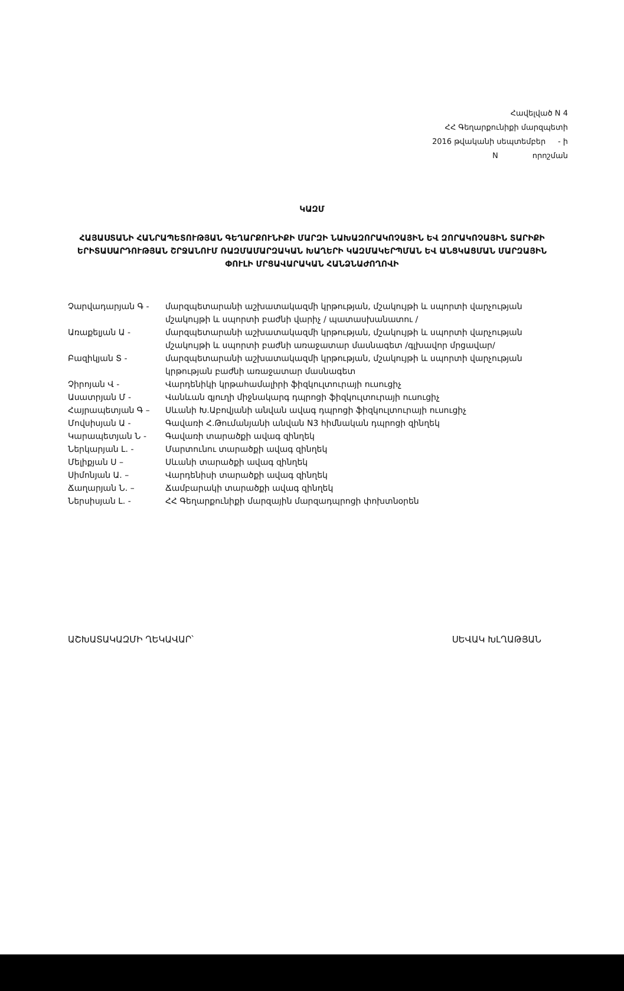Հավելված N 4
ՀՀ Գեղարքունիքի մարզպետի
2016 թվականի սեպտեմբեր - ի
N որոշման
ԿԱԶՄ
ՀԱՅԱՍՏԱՆԻ ՀԱՆՐԱՊԵՏՈՒԹՅԱՆ ԳԵՂԱՐՔՈՒՆԻՔԻ ՄԱՐԶԻ ՆԱԽԱԶՈՐԱԿՈՉԱՅԻՆ ԵՎ ԶՈՐԱԿՈՉԱՅԻՆ ՏԱՐԻՔԻ ԵՐԻՏԱՍԱՐԴՈՒԹՅԱՆ ՇՐՋԱՆՈՒՄ ՌԱԶՄԱՄԱՐԶԱԿԱՆ ԽԱՂԵՐԻ ԿԱԶՄԱԿԵՐՊՄԱՆ ԵՎ ԱՆՑԿԱՑՄԱՆ ՄԱՐԶԱՅԻՆ ՓՈՒԼԻ ՄՐՑԱՎԱՐԱԿԱՆ ՀԱՆՁՆԱԺՈՂՈՎԻ
Չարվադարյան Գ - մարզպետարանի աշխատակազմի կրթության, մշակույթի և սպորտի վարչության մշակույթի և սպորտի բաժնի վարիչ / պատասխանատու /
Առաքելյան Ա - մարզպետարանի աշխատակազմի կրթության, մշակույթի և սպորտի վարչության մշակույթի և սպորտի բաժնի առաջատար մասնագետ /գլխավոր մրցավար/
Բազիկյան Տ - մարզպետարանի աշխատակազմի կրթության, մշակույթի և սպորտի վարչության կրթության բաժնի առաջատար մասնագետ
Չիրոյան Վ - Վարդենիկի կրթահամալիրի ֆիզկուլտուրայի ուսուցիչ
Ասատրյան Մ - Վանևան գյուղի միջնակարգ դպրոցի ֆիզկուլտուրայի ուսուցիչ
Հայրապետյան Գ – Սևանի Խ.Աբովյանի անվան ավագ դպրոցի ֆիզկուլտուրայի ուսուցիչ
Մովսիսյան Ա - Գավառի Հ.Թումանյանի անվան N3 հիմնական դպրոցի զինղեկ
Կարապետյան Ն - Գավառի տարածքի ավագ զինղեկ
Ներկարյան Լ. - Մարտունու տարածքի ավագ զինղեկ
Մելիքյան Ս – Սևանի տարածքի ավագ զինղեկ
Սիմոնյան Ա. – Վարդենիսի տարածքի ավագ զինղեկ
Ճաղարյան Ն. – Ճամբարակի տարածքի ավագ զինղեկ
Ներսիսյան Լ. - ՀՀ Գեղարքունիքի մարզային մարզադպրոցի փոխտնօրեն
ԱՇԽԱՏԱԿԱԶՄԻ ՂԵԿԱՎԱՐ՝ ՍԵՎԱԿ ԽԼՂԱԹՅԱՆ